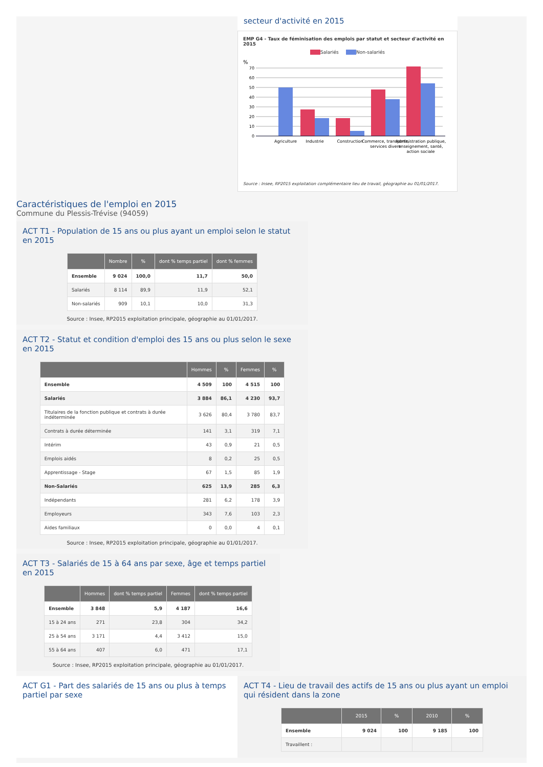secteur d'activité en 2015
EMP G4 - Taux de féminisation des emplois par statut et secteur d'activité en 2015
Salariés Non-salariés
%
70
60
50
40
30
20
10
0
Agriculture
Industrie
Construction
Commerce, transports,
services divers
Administration publique,
enseignement, santé,
action sociale
Source : Insee, RP2015 exploitation complémentaire lieu de travail, géographie au 01/01/2017.
Caractéristiques de l'emploi en 2015
Commune du Plessis-Trévise (94059)
ACT T1 - Population de 15 ans ou plus ayant un emploi selon le statut en 2015
| | Nombre | % | dont % temps partiel | dont % femmes |
| --- | --- | --- | --- | --- |
| Ensemble | 9 024 | 100,0 | 11,7 | 50,0 |
| Salariés | 8 114 | 89,9 | 11,9 | 52,1 |
| Non-salariés | 909 | 10,1 | 10,0 | 31,3 |
Source : Insee, RP2015 exploitation principale, géographie au 01/01/2017.
ACT T2 - Statut et condition d'emploi des 15 ans ou plus selon le sexe en 2015
| | Hommes | % | Femmes | % |
| --- | --- | --- | --- | --- |
| Ensemble | 4 509 | 100 | 4 515 | 100 |
| Salariés | 3 884 | 86,1 | 4 230 | 93,7 |
| Titulaires de la fonction publique et contrats à durée indéterminée | 3 626 | 80,4 | 3 780 | 83,7 |
| Contrats à durée déterminée | 141 | 3,1 | 319 | 7,1 |
| Intérim | 43 | 0,9 | 21 | 0,5 |
| Emplois aidés | 8 | 0,2 | 25 | 0,5 |
| Apprentissage - Stage | 67 | 1,5 | 85 | 1,9 |
| Non-Salariés | 625 | 13,9 | 285 | 6,3 |
| Indépendants | 281 | 6,2 | 178 | 3,9 |
| Employeurs | 343 | 7,6 | 103 | 2,3 |
| Aides familiaux | 0 | 0,0 | 4 | 0,1 |
Source : Insee, RP2015 exploitation principale, géographie au 01/01/2017.
ACT T3 - Salariés de 15 à 64 ans par sexe, âge et temps partiel en 2015
| | Hommes | dont % temps partiel | Femmes | dont % temps partiel |
| --- | --- | --- | --- | --- |
| Ensemble | 3 848 | 5,9 | 4 187 | 16,6 |
| 15 à 24 ans | 271 | 23,8 | 304 | 34,2 |
| 25 à 54 ans | 3 171 | 4,4 | 3 412 | 15,0 |
| 55 à 64 ans | 407 | 6,0 | 471 | 17,1 |
Source : Insee, RP2015 exploitation principale, géographie au 01/01/2017.
ACT G1 - Part des salariés de 15 ans ou plus à temps partiel par sexe
ACT T4 - Lieu de travail des actifs de 15 ans ou plus ayant un emploi qui résident dans la zone
| | 2015 | % | 2010 | % |
| --- | --- | --- | --- | --- |
| Ensemble | 9 024 | 100 | 9 185 | 100 |
| Travaillent : | | | | |